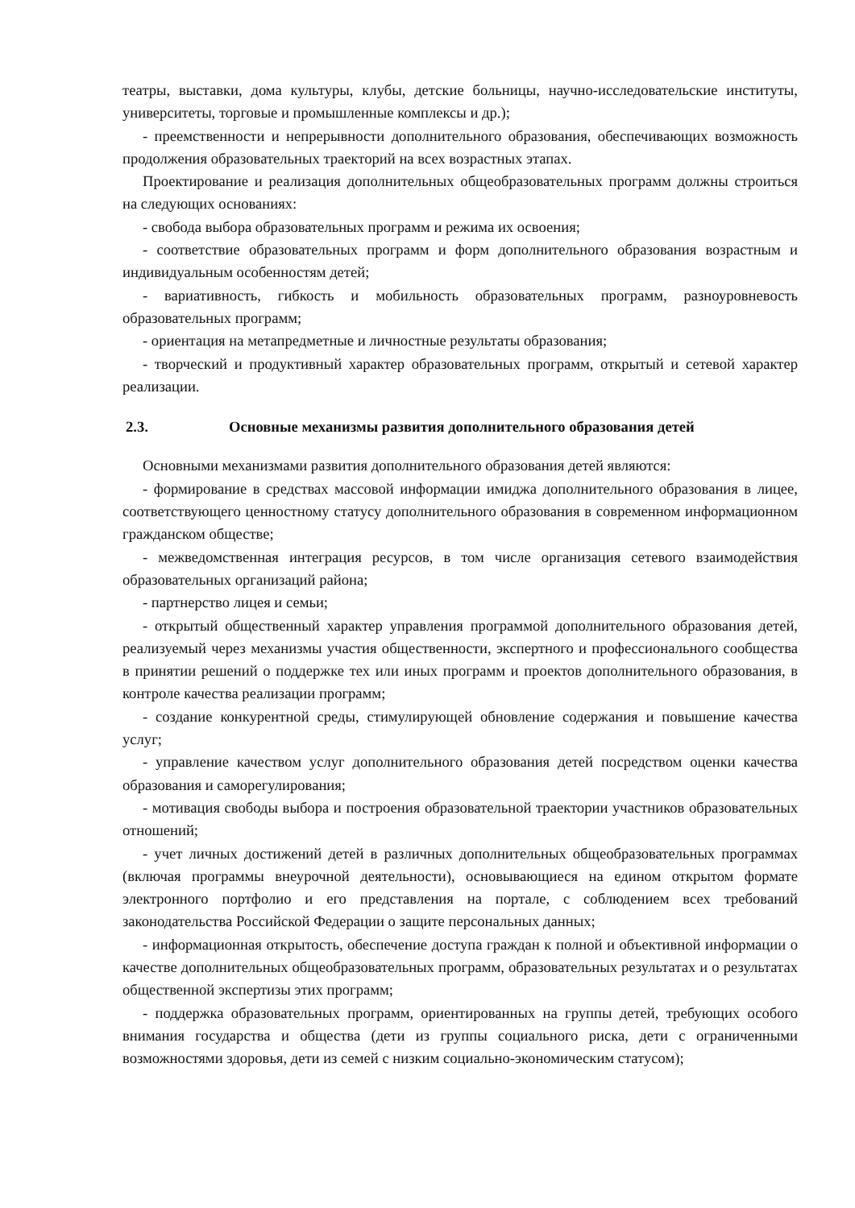театры, выставки, дома культуры, клубы, детские больницы, научно-исследовательские институты, университеты, торговые и промышленные комплексы и др.);
- преемственности и непрерывности дополнительного образования, обеспечивающих возможность продолжения образовательных траекторий на всех возрастных этапах.
Проектирование и реализация дополнительных общеобразовательных программ должны строиться на следующих основаниях:
- свобода выбора образовательных программ и режима их освоения;
- соответствие образовательных программ и форм дополнительного образования возрастным и индивидуальным особенностям детей;
- вариативность, гибкость и мобильность образовательных программ, разноуровневость образовательных программ;
- ориентация на метапредметные и личностные результаты образования;
- творческий и продуктивный характер образовательных программ, открытый и сетевой характер реализации.
2.3. Основные механизмы развития дополнительного образования детей
Основными механизмами развития дополнительного образования детей являются:
- формирование в средствах массовой информации имиджа дополнительного образования в лицее, соответствующего ценностному статусу дополнительного образования в современном информационном гражданском обществе;
- межведомственная интеграция ресурсов, в том числе организация сетевого взаимодействия образовательных организаций района;
- партнерство лицея и семьи;
- открытый общественный характер управления программой дополнительного образования детей, реализуемый через механизмы участия общественности, экспертного и профессионального сообщества в принятии решений о поддержке тех или иных программ и проектов дополнительного образования, в контроле качества реализации программ;
- создание конкурентной среды, стимулирующей обновление содержания и повышение качества услуг;
- управление качеством услуг дополнительного образования детей посредством оценки качества образования и саморегулирования;
- мотивация свободы выбора и построения образовательной траектории участников образовательных отношений;
- учет личных достижений детей в различных дополнительных общеобразовательных программах (включая программы внеурочной деятельности), основывающиеся на едином открытом формате электронного портфолио и его представления на портале, с соблюдением всех требований законодательства Российской Федерации о защите персональных данных;
- информационная открытость, обеспечение доступа граждан к полной и объективной информации о качестве дополнительных общеобразовательных программ, образовательных результатах и о результатах общественной экспертизы этих программ;
- поддержка образовательных программ, ориентированных на группы детей, требующих особого внимания государства и общества (дети из группы социального риска, дети с ограниченными возможностями здоровья, дети из семей с низким социально-экономическим статусом);